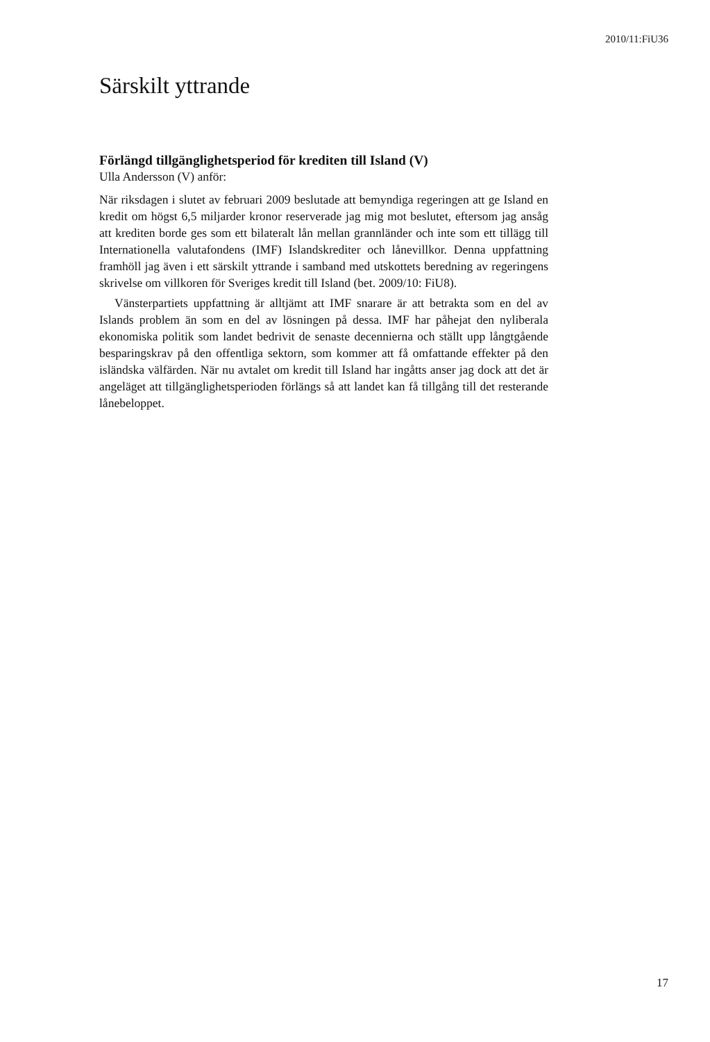2010/11:FiU36
Särskilt yttrande
Förlängd tillgänglighetsperiod för krediten till Island (V)
Ulla Andersson (V) anför:
När riksdagen i slutet av februari 2009 beslutade att bemyndiga regeringen att ge Island en kredit om högst 6,5 miljarder kronor reserverade jag mig mot beslutet, eftersom jag ansåg att krediten borde ges som ett bilateralt lån mellan grannländer och inte som ett tillägg till Internationella valuta­fondens (IMF) Islandskrediter och lånevillkor. Denna uppfattning framhöll jag även i ett särskilt yttrande i samband med utskottets beredning av reger­ingens skrivelse om villkoren för Sveriges kredit till Island (bet. 2009/10: FiU8).
Vänsterpartiets uppfattning är alltjämt att IMF snarare är att betrakta som en del av Islands problem än som en del av lösningen på dessa. IMF har påhejat den nyliberala ekonomiska politik som landet bedrivit de senaste decennierna och ställt upp långtgående besparingskrav på den offent­liga sektorn, som kommer att få omfattande effekter på den isländska välfärden. När nu avtalet om kredit till Island har ingåtts anser jag dock att det är angeläget att tillgänglighetsperioden förlängs så att landet kan få tillgång till det resterande lånebeloppet.
17